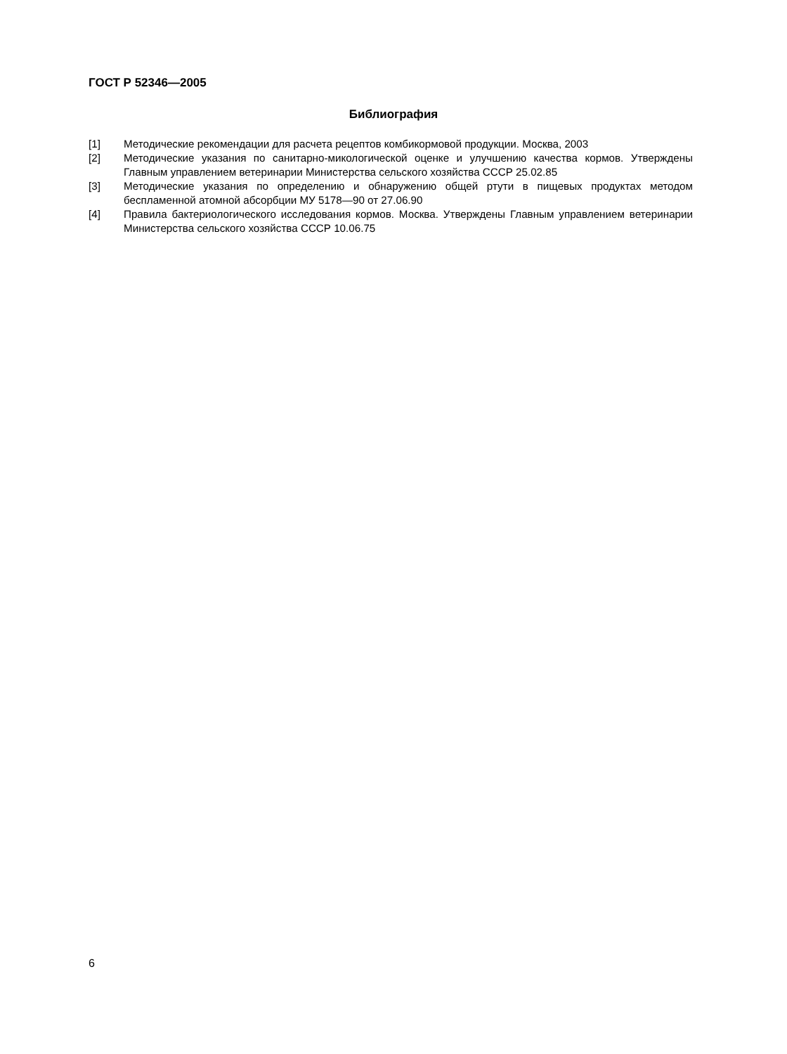ГОСТ Р 52346—2005
Библиография
[1] Методические рекомендации для расчета рецептов комбикормовой продукции. Москва, 2003
[2] Методические указания по санитарно-микологической оценке и улучшению качества кормов. Утверждены Главным управлением ветеринарии Министерства сельского хозяйства СССР 25.02.85
[3] Методические указания по определению и обнаружению общей ртути в пищевых продуктах методом беспламенной атомной абсорбции МУ 5178—90 от 27.06.90
[4] Правила бактериологического исследования кормов. Москва. Утверждены Главным управлением ветеринарии Министерства сельского хозяйства СССР 10.06.75
6